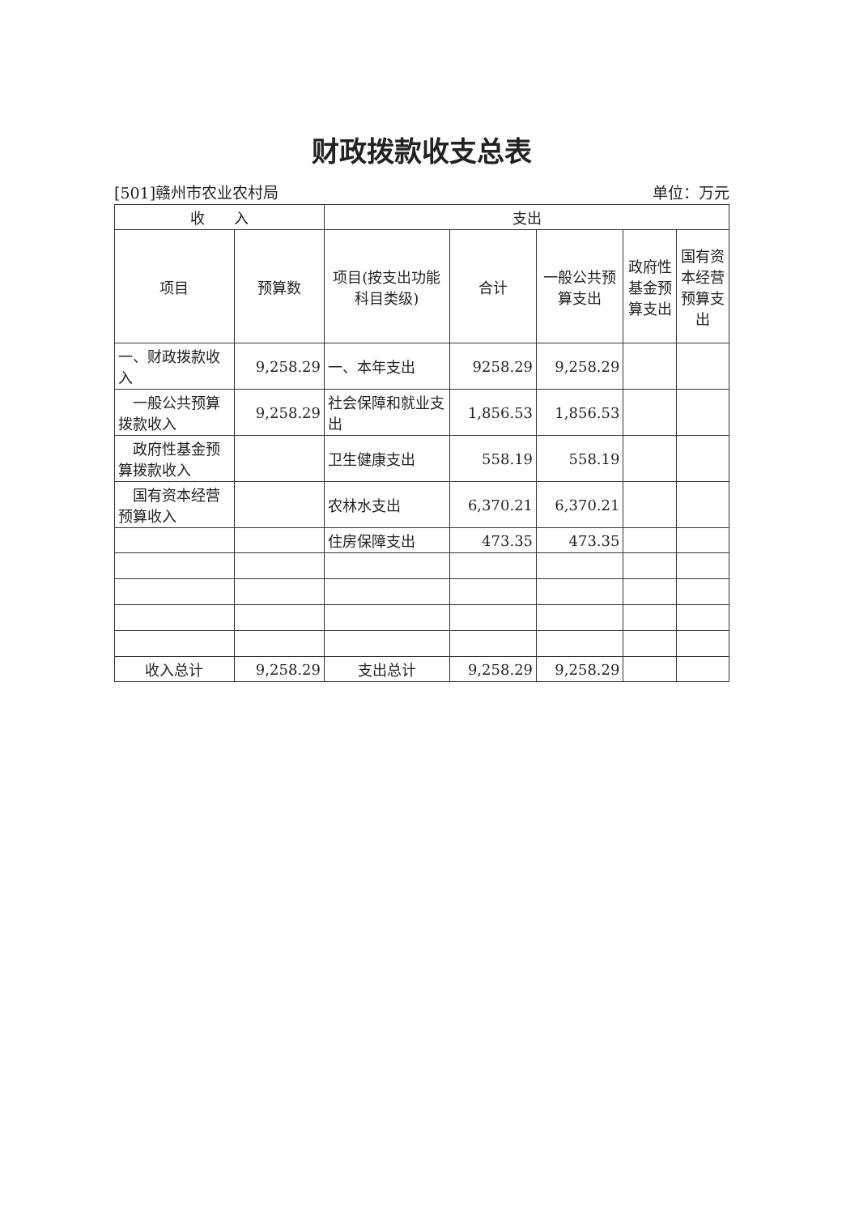财政拨款收支总表
[501]赣州市农业农村局 单位：万元
| 收 入 | | 支出 | | | | |
| --- | --- | --- | --- | --- | --- | --- |
| 项目 | 预算数 | 项目(按支出功能科目类级) | 合计 | 一般公共预算支出 | 政府性基金预算支出 | 国有资本经营预算支出 |
| 一、财政拨款收入 | 9,258.29 | 一、本年支出 | 9258.29 | 9,258.29 | | |
| 一般公共预算拨款收入 | 9,258.29 | 社会保障和就业支出 | 1,856.53 | 1,856.53 | | |
| 政府性基金预算拨款收入 | | 卫生健康支出 | 558.19 | 558.19 | | |
| 国有资本经营预算收入 | | 农林水支出 | 6,370.21 | 6,370.21 | | |
| | | 住房保障支出 | 473.35 | 473.35 | | |
| 收入总计 | 9,258.29 | 支出总计 | 9,258.29 | 9,258.29 | | |